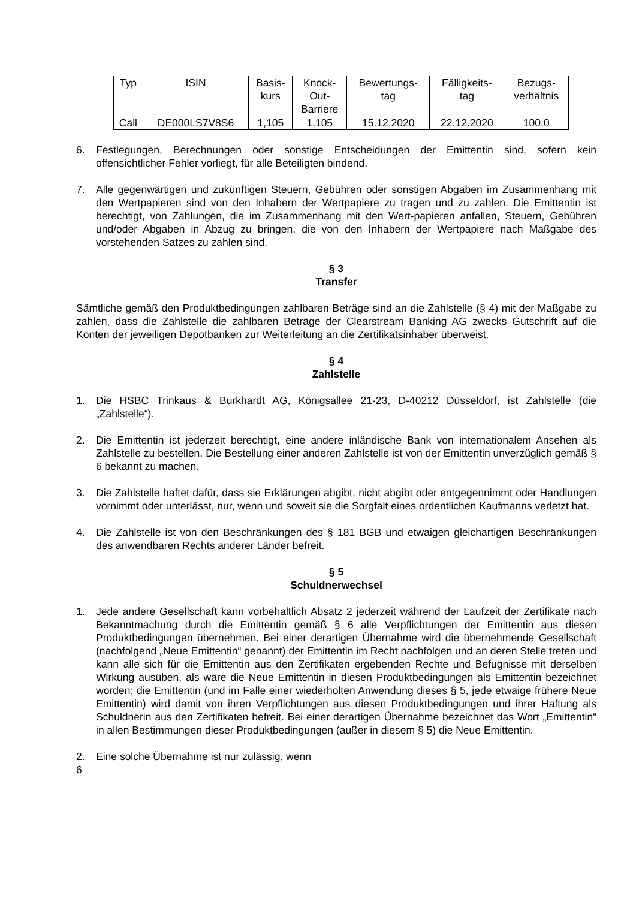| Typ | ISIN | Basis- kurs | Knock- Out- Barriere | Bewertungs- tag | Fälligkeits- tag | Bezugs- verhältnis |
| --- | --- | --- | --- | --- | --- | --- |
| Call | DE000LS7V8S6 | 1,105 | 1,105 | 15.12.2020 | 22.12.2020 | 100,0 |
6. Festlegungen, Berechnungen oder sonstige Entscheidungen der Emittentin sind, sofern kein offensichtlicher Fehler vorliegt, für alle Beteiligten bindend.
7. Alle gegenwärtigen und zukünftigen Steuern, Gebühren oder sonstigen Abgaben im Zusammenhang mit den Wertpapieren sind von den Inhabern der Wertpapiere zu tragen und zu zahlen. Die Emittentin ist berechtigt, von Zahlungen, die im Zusammenhang mit den Wert-papieren anfallen, Steuern, Gebühren und/oder Abgaben in Abzug zu bringen, die von den Inhabern der Wertpapiere nach Maßgabe des vorstehenden Satzes zu zahlen sind.
§ 3
Transfer
Sämtliche gemäß den Produktbedingungen zahlbaren Beträge sind an die Zahlstelle (§ 4) mit der Maßgabe zu zahlen, dass die Zahlstelle die zahlbaren Beträge der Clearstream Banking AG zwecks Gutschrift auf die Konten der jeweiligen Depotbanken zur Weiterleitung an die Zertifikatsinhaber überweist.
§ 4
Zahlstelle
1. Die HSBC Trinkaus & Burkhardt AG, Königsallee 21-23, D-40212 Düsseldorf, ist Zahlstelle (die „Zahlstelle“).
2. Die Emittentin ist jederzeit berechtigt, eine andere inländische Bank von internationalem Ansehen als Zahlstelle zu bestellen. Die Bestellung einer anderen Zahlstelle ist von der Emittentin unverzüglich gemäß § 6 bekannt zu machen.
3. Die Zahlstelle haftet dafür, dass sie Erklärungen abgibt, nicht abgibt oder entgegennimmt oder Handlungen vornimmt oder unterlässt, nur, wenn und soweit sie die Sorgfalt eines ordentlichen Kaufmanns verletzt hat.
4. Die Zahlstelle ist von den Beschränkungen des § 181 BGB und etwaigen gleichartigen Beschränkungen des anwendbaren Rechts anderer Länder befreit.
§ 5
Schuldnerwechsel
1. Jede andere Gesellschaft kann vorbehaltlich Absatz 2 jederzeit während der Laufzeit der Zertifikate nach Bekanntmachung durch die Emittentin gemäß § 6 alle Verpflichtungen der Emittentin aus diesen Produktbedingungen übernehmen. Bei einer derartigen Übernahme wird die übernehmende Gesellschaft (nachfolgend „Neue Emittentin“ genannt) der Emittentin im Recht nachfolgen und an deren Stelle treten und kann alle sich für die Emittentin aus den Zertifikaten ergebenden Rechte und Befugnisse mit derselben Wirkung ausüben, als wäre die Neue Emittentin in diesen Produktbedingungen als Emittentin bezeichnet worden; die Emittentin (und im Falle einer wiederholten Anwendung dieses § 5, jede etwaige frühere Neue Emittentin) wird damit von ihren Verpflichtungen aus diesen Produktbedingungen und ihrer Haftung als Schuldnerin aus den Zertifikaten befreit. Bei einer derartigen Übernahme bezeichnet das Wort „Emittentin“ in allen Bestimmungen dieser Produktbedingungen (außer in diesem § 5) die Neue Emittentin.
2. Eine solche Übernahme ist nur zulässig, wenn
6